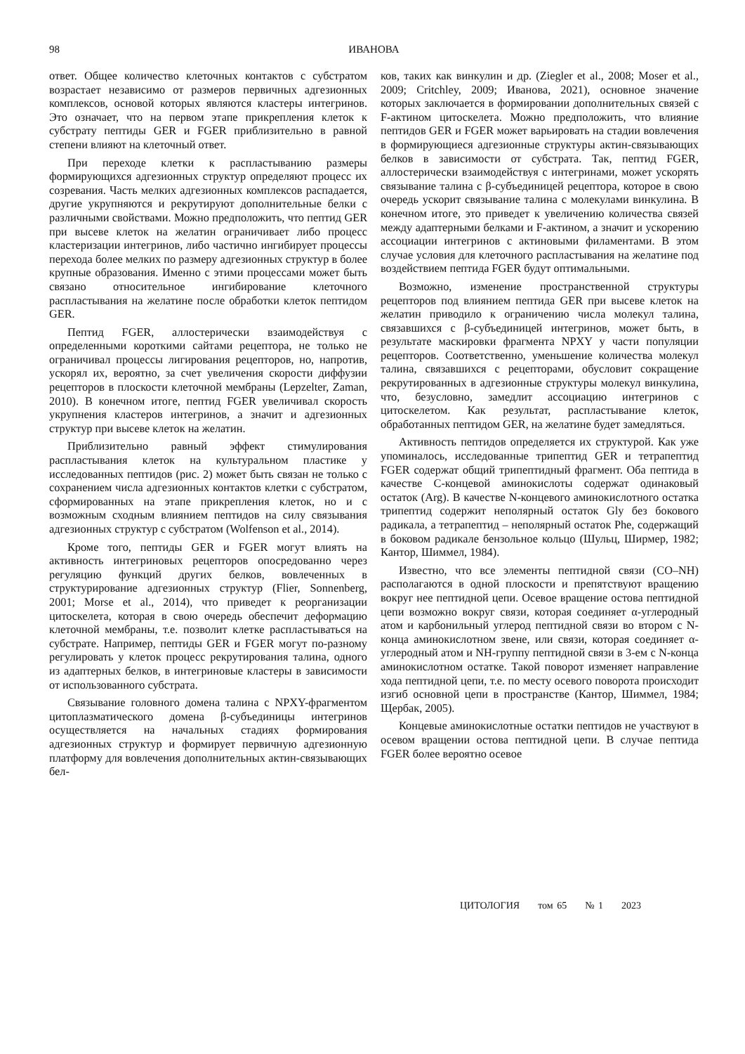98
ИВАНОВА
ответ. Общее количество клеточных контактов с субстратом возрастает независимо от размеров первичных адгезионных комплексов, основой которых являются кластеры интегринов. Это означает, что на первом этапе прикрепления клеток к субстрату пептиды GER и FGER приблизительно в равной степени влияют на клеточный ответ.
При переходе клетки к распластыванию размеры формирующихся адгезионных структур определяют процесс их созревания. Часть мелких адгезионных комплексов распадается, другие укрупняются и рекрутируют дополнительные белки с различными свойствами. Можно предположить, что пептид GER при высеве клеток на желатин ограничивает либо процесс кластеризации интегринов, либо частично ингибирует процессы перехода более мелких по размеру адгезионных структур в более крупные образования. Именно с этими процессами может быть связано относительное ингибирование клеточного распластывания на желатине после обработки клеток пептидом GER.
Пептид FGER, аллостерически взаимодействуя с определенными короткими сайтами рецептора, не только не ограничивал процессы лигирования рецепторов, но, напротив, ускорял их, вероятно, за счет увеличения скорости диффузии рецепторов в плоскости клеточной мембраны (Lepzelter, Zaman, 2010). В конечном итоге, пептид FGER увеличивал скорость укрупнения кластеров интегринов, а значит и адгезионных структур при высеве клеток на желатин.
Приблизительно равный эффект стимулирования распластывания клеток на культуральном пластике у исследованных пептидов (рис. 2) может быть связан не только с сохранением числа адгезионных контактов клетки с субстратом, сформированных на этапе прикрепления клеток, но и с возможным сходным влиянием пептидов на силу связывания адгезионных структур с субстратом (Wolfenson et al., 2014).
Кроме того, пептиды GER и FGER могут влиять на активность интегриновых рецепторов опосредованно через регуляцию функций других белков, вовлеченных в структурирование адгезионных структур (Flier, Sonnenberg, 2001; Morse et al., 2014), что приведет к реорганизации цитоскелета, которая в свою очередь обеспечит деформацию клеточной мембраны, т.е. позволит клетке распластываться на субстрате. Например, пептиды GER и FGER могут по-разному регулировать у клеток процесс рекрутирования талина, одного из адаптерных белков, в интегриновые кластеры в зависимости от использованного субстрата.
Связывание головного домена талина с NPXY-фрагментом цитоплазматического домена β-субъединицы интегринов осуществляется на начальных стадиях формирования адгезионных структур и формирует первичную адгезионную платформу для вовлечения дополнительных актин-связывающих бел-
ков, таких как винкулин и др. (Ziegler et al., 2008; Moser et al., 2009; Critchley, 2009; Иванова, 2021), основное значение которых заключается в формировании дополнительных связей с F-актином цитоскелета. Можно предположить, что влияние пептидов GER и FGER может варьировать на стадии вовлечения в формирующиеся адгезионные структуры актин-связывающих белков в зависимости от субстрата. Так, пептид FGER, аллостерически взаимодействуя с интегринами, может ускорять связывание талина с β-субъединицей рецептора, которое в свою очередь ускорит связывание талина с молекулами винкулина. В конечном итоге, это приведет к увеличению количества связей между адаптерными белками и F-актином, а значит и ускорению ассоциации интегринов с актиновыми филаментами. В этом случае условия для клеточного распластывания на желатине под воздействием пептида FGER будут оптимальными.
Возможно, изменение пространственной структуры рецепторов под влиянием пептида GER при высеве клеток на желатин приводило к ограничению числа молекул талина, связавшихся с β-субъединицей интегринов, может быть, в результате маскировки фрагмента NPXY у части популяции рецепторов. Соответственно, уменьшение количества молекул талина, связавшихся с рецепторами, обусловит сокращение рекрутированных в адгезионные структуры молекул винкулина, что, безусловно, замедлит ассоциацию интегринов с цитоскелетом. Как результат, распластывание клеток, обработанных пептидом GER, на желатине будет замедляться.
Активность пептидов определяется их структурой. Как уже упоминалось, исследованные трипептид GER и тетрапептид FGER содержат общий трипептидный фрагмент. Оба пептида в качестве С-концевой аминокислоты содержат одинаковый остаток (Arg). В качестве N-концевого аминокислотного остатка трипептид содержит неполярный остаток Gly без бокового радикала, а тетрапептид – неполярный остаток Phe, содержащий в боковом радикале бензольное кольцо (Шульц, Ширмер, 1982; Кантор, Шиммел, 1984).
Известно, что все элементы пептидной связи (CO–NH) располагаются в одной плоскости и препятствуют вращению вокруг нее пептидной цепи. Осевое вращение остова пептидной цепи возможно вокруг связи, которая соединяет α-углеродный атом и карбонильный углерод пептидной связи во втором с N-конца аминокислотном звене, или связи, которая соединяет α-углеродный атом и NH-группу пептидной связи в 3-ем с N-конца аминокислотном остатке. Такой поворот изменяет направление хода пептидной цепи, т.е. по месту осевого поворота происходит изгиб основной цепи в пространстве (Кантор, Шиммел, 1984; Щербак, 2005).
Концевые аминокислотные остатки пептидов не участвуют в осевом вращении остова пептидной цепи. В случае пептида FGER более вероятно осевое
ЦИТОЛОГИЯ том 65 № 1 2023